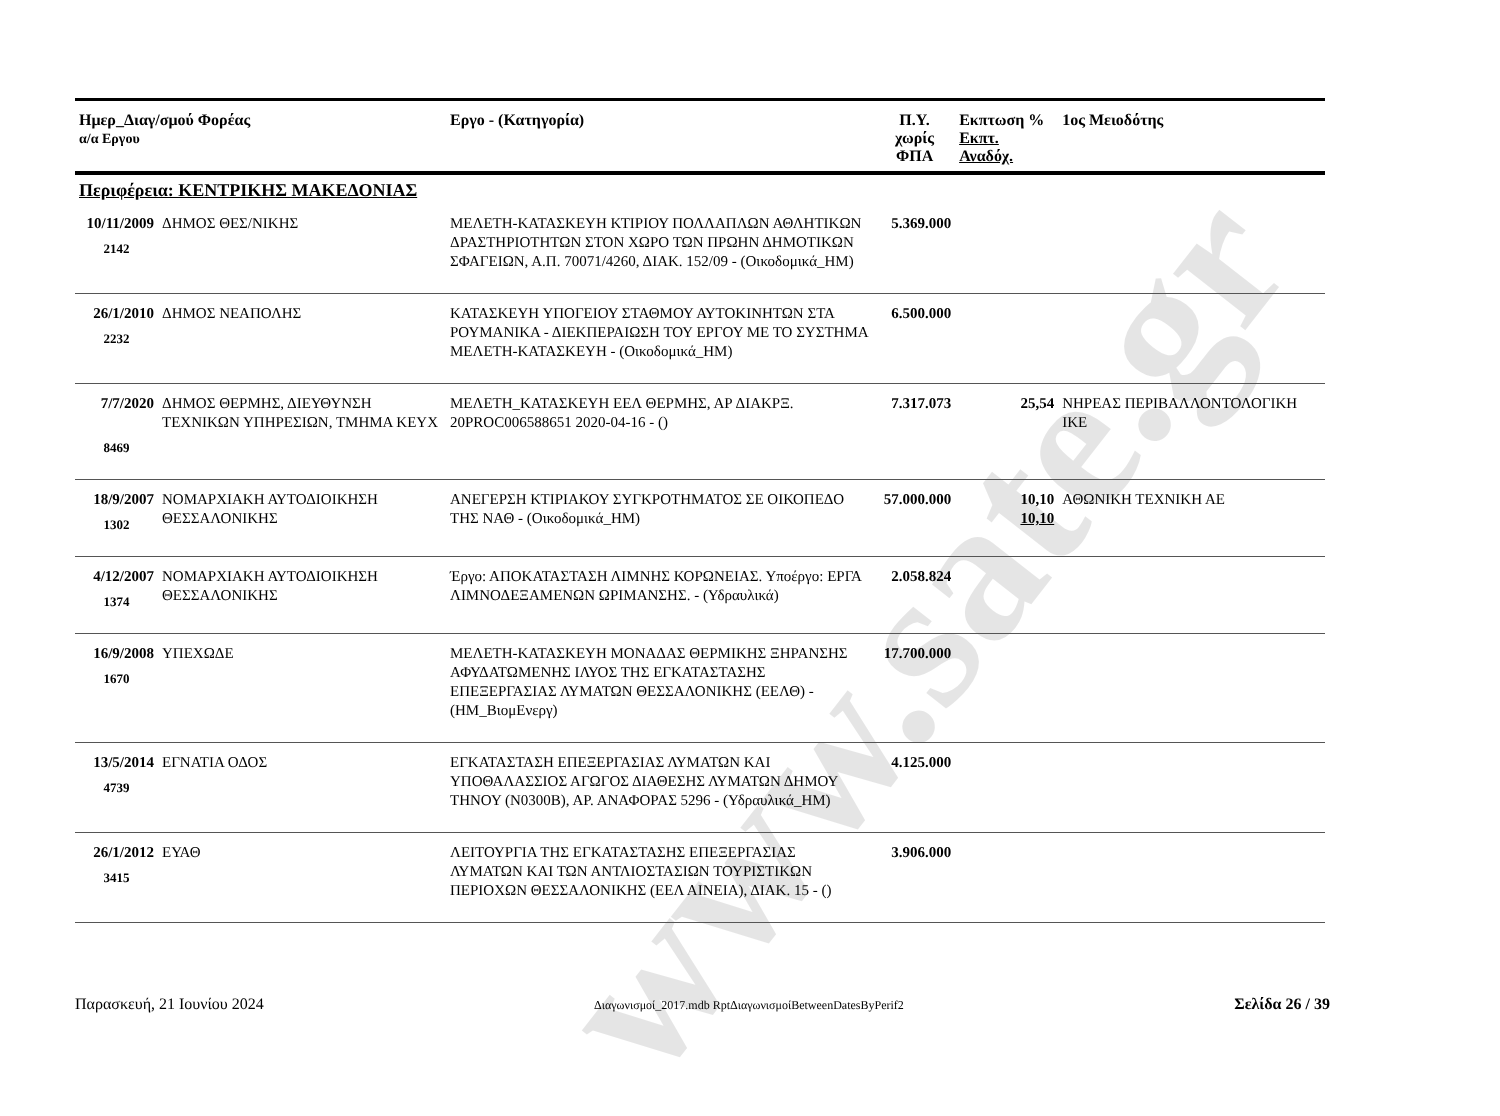www.sate.gr
| Ημερ_Διαγ/σμού Φορέας α/α Εργου | | Εργο - (Κατηγορία) | Π.Υ. χωρίς ΦΠΑ | Εκπτωση % Εκπτ. Αναδόχ. | 1ος Μειοδότης |
| --- | --- | --- | --- | --- | --- |
| Περιφέρεια: ΚΕΝΤΡΙΚΗΣ ΜΑΚΕΔΟΝΙΑΣ | | | | | |
| 10/11/2009 2142 | ΔΗΜΟΣ ΘΕΣ/ΝΙΚΗΣ | ΜΕΛΕΤΗ-ΚΑΤΑΣΚΕΥΗ ΚΤΙΡΙΟΥ ΠΟΛΛΑΠΛΩΝ ΑΘΛΗΤΙΚΩΝ ΔΡΑΣΤΗΡΙΟΤΗΤΩΝ ΣΤΟΝ ΧΩΡΟ ΤΩΝ ΠΡΩΗΝ ΔΗΜΟΤΙΚΩΝ ΣΦΑΓΕΙΩΝ, Α.Π. 70071/4260, ΔΙΑΚ. 152/09 - (Οικοδομικά_ΗΜ) | 5.369.000 | | |
| 26/1/2010 2232 | ΔΗΜΟΣ ΝΕΑΠΟΛΗΣ | ΚΑΤΑΣΚΕΥΗ ΥΠΟΓΕΙΟΥ ΣΤΑΘΜΟΥ ΑΥΤΟΚΙΝΗΤΩΝ ΣΤΑ ΡΟΥΜΑΝΙΚΑ - ΔΙΕΚΠΕΡΑΙΩΣΗ ΤΟΥ ΕΡΓΟΥ ΜΕ ΤΟ ΣΥΣΤΗΜΑ ΜΕΛΕΤΗ-ΚΑΤΑΣΚΕΥΗ - (Οικοδομικά_ΗΜ) | 6.500.000 | | |
| 7/7/2020 8469 | ΔΗΜΟΣ ΘΕΡΜΗΣ, ΔΙΕΥΘΥΝΣΗ ΤΕΧΝΙΚΩΝ ΥΠΗΡΕΣΙΩΝ, ΤΜΗΜΑ ΚΕΥΧ | ΜΕΛΕΤΗ_ΚΑΤΑΣΚΕΥΗ ΕΕΛ ΘΕΡΜΗΣ, ΑΡ ΔΙΑΚΡΞ. 20PROC006588651 2020-04-16 - () | 7.317.073 | 25,54 | ΝΗΡΕΑΣ ΠΕΡΙΒΑΛΛΟΝΤΟΛΟΓΙΚΗ ΙΚΕ |
| 18/9/2007 1302 | ΝΟΜΑΡΧΙΑΚΗ ΑΥΤΟΔΙΟΙΚΗΣΗ ΘΕΣΣΑΛΟΝΙΚΗΣ | ΑΝΕΓΕΡΣΗ ΚΤΙΡΙΑΚΟΥ ΣΥΓΚΡΟΤΗΜΑΤΟΣ ΣΕ ΟΙΚΟΠΕΔΟ ΤΗΣ ΝΑΘ - (Οικοδομικά_ΗΜ) | 57.000.000 | 10,10 10,10 | ΑΘΩΝΙΚΗ ΤΕΧΝΙΚΗ ΑΕ |
| 4/12/2007 1374 | ΝΟΜΑΡΧΙΑΚΗ ΑΥΤΟΔΙΟΙΚΗΣΗ ΘΕΣΣΑΛΟΝΙΚΗΣ | Έργο: ΑΠΟΚΑΤΑΣΤΑΣΗ ΛΙΜΝΗΣ ΚΟΡΩΝΕΙΑΣ. Υποέργο: ΕΡΓΑ ΛΙΜΝΟΔΕΞΑΜΕΝΩΝ ΩΡΙΜΑΝΣΗΣ. - (Υδραυλικά) | 2.058.824 | | |
| 16/9/2008 1670 | ΥΠΕΧΩΔΕ | ΜΕΛΕΤΗ-ΚΑΤΑΣΚΕΥΗ ΜΟΝΑΔΑΣ ΘΕΡΜΙΚΗΣ ΞΗΡΑΝΣΗΣ ΑΦΥΔΑΤΩΜΕΝΗΣ ΙΛΥΟΣ ΤΗΣ ΕΓΚΑΤΑΣΤΑΣΗΣ ΕΠΕΞΕΡΓΑΣΙΑΣ ΛΥΜΑΤΩΝ ΘΕΣΣΑΛΟΝΙΚΗΣ (ΕΕΛΘ) - (ΗΜ_ΒιομΕνεργ) | 17.700.000 | | |
| 13/5/2014 4739 | ΕΓΝΑΤΙΑ ΟΔΟΣ | ΕΓΚΑΤΑΣΤΑΣΗ ΕΠΕΞΕΡΓΑΣΙΑΣ ΛΥΜΑΤΩΝ ΚΑΙ ΥΠΟΘΑΛΑΣΣΙΟΣ ΑΓΩΓΟΣ ΔΙΑΘΕΣΗΣ ΛΥΜΑΤΩΝ ΔΗΜΟΥ ΤΗΝΟΥ (Ν0300Β), ΑΡ. ΑΝΑΦΟΡΑΣ 5296 - (Υδραυλικά_ΗΜ) | 4.125.000 | | |
| 26/1/2012 3415 | ΕΥΑΘ | ΛΕΙΤΟΥΡΓΙΑ ΤΗΣ ΕΓΚΑΤΑΣΤΑΣΗΣ ΕΠΕΞΕΡΓΑΣΙΑΣ ΛΥΜΑΤΩΝ ΚΑΙ ΤΩΝ ΑΝΤΛΙΟΣΤΑΣΙΩΝ ΤΟΥΡΙΣΤΙΚΩΝ ΠΕΡΙΟΧΩΝ ΘΕΣΣΑΛΟΝΙΚΗΣ (ΕΕΛ ΑΙΝΕΙΑ), ΔΙΑΚ. 15 - () | 3.906.000 | | |
Παρασκευή, 21 Ιουνίου 2024 Διαγωνισμοί_2017.mdb RptΔιαγωνισμοίBetweenDatesByPerif2 Σελίδα 26 / 39